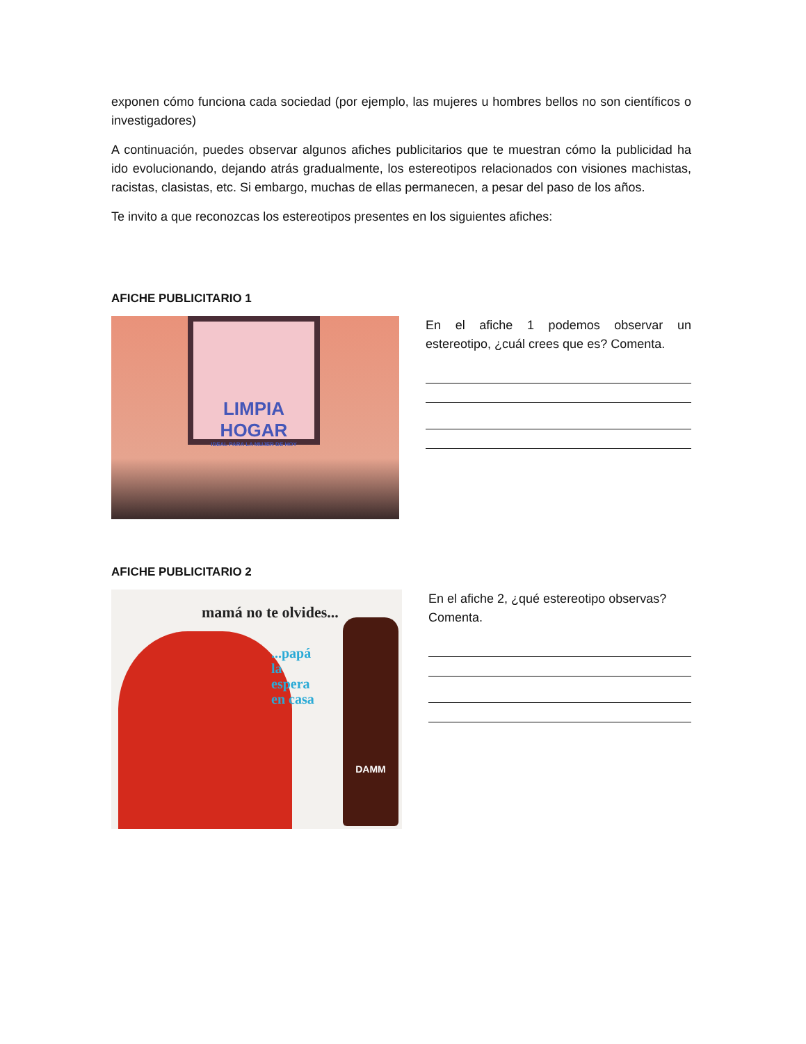exponen cómo funciona cada sociedad (por ejemplo, las mujeres u hombres bellos no son científicos o investigadores)
A continuación, puedes observar algunos afiches publicitarios que te muestran cómo la publicidad ha ido evolucionando, dejando atrás gradualmente, los estereotipos relacionados con visiones machistas, racistas, clasistas, etc. Si embargo, muchas de ellas permanecen, a pesar del paso de los años.
Te invito a que reconozcas los estereotipos presentes en los siguientes afiches:
AFICHE PUBLICITARIO 1
LIMPIA HOGAR
IDEAL PARA LA MUJER DE HOY
En el afiche 1 podemos observar un estereotipo, ¿cuál crees que es? Comenta.
AFICHE PUBLICITARIO 2
mamá no te olvides...
...papá
la
espera
en casa
DAMM
En el afiche 2, ¿qué estereotipo observas? Comenta.